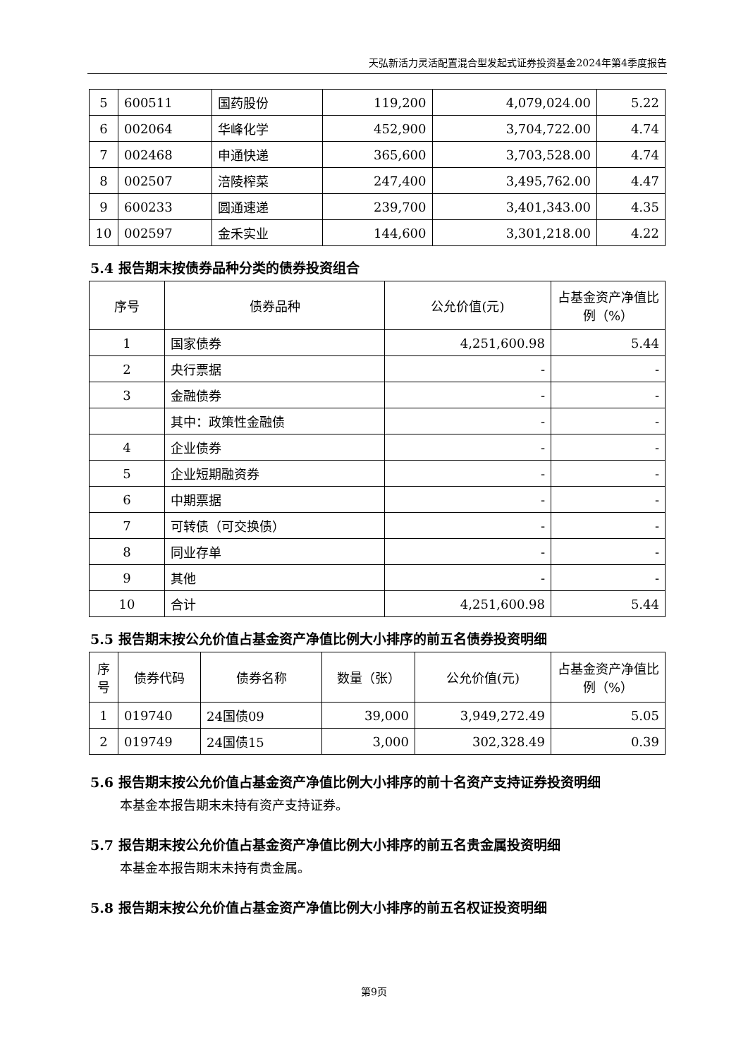天弘新活力灵活配置混合型发起式证券投资基金2024年第4季度报告
| 5 | 600511 | 国药股份 | 119,200 | 4,079,024.00 | 5.22 |
| 6 | 002064 | 华峰化学 | 452,900 | 3,704,722.00 | 4.74 |
| 7 | 002468 | 申通快递 | 365,600 | 3,703,528.00 | 4.74 |
| 8 | 002507 | 涪陵榨菜 | 247,400 | 3,495,762.00 | 4.47 |
| 9 | 600233 | 圆通速递 | 239,700 | 3,401,343.00 | 4.35 |
| 10 | 002597 | 金禾实业 | 144,600 | 3,301,218.00 | 4.22 |
5.4 报告期末按债券品种分类的债券投资组合
| 序号 | 债券品种 | 公允价值(元) | 占基金资产净值比例（%） |
| --- | --- | --- | --- |
| 1 | 国家债券 | 4,251,600.98 | 5.44 |
| 2 | 央行票据 | - | - |
| 3 | 金融债券 | - | - |
| | 其中：政策性金融债 | - | - |
| 4 | 企业债券 | - | - |
| 5 | 企业短期融资券 | - | - |
| 6 | 中期票据 | - | - |
| 7 | 可转债（可交换债） | - | - |
| 8 | 同业存单 | - | - |
| 9 | 其他 | - | - |
| 10 | 合计 | 4,251,600.98 | 5.44 |
5.5 报告期末按公允价值占基金资产净值比例大小排序的前五名债券投资明细
| 序号 | 债券代码 | 债券名称 | 数量（张） | 公允价值(元) | 占基金资产净值比例（%） |
| --- | --- | --- | --- | --- | --- |
| 1 | 019740 | 24国债09 | 39,000 | 3,949,272.49 | 5.05 |
| 2 | 019749 | 24国债15 | 3,000 | 302,328.49 | 0.39 |
5.6 报告期末按公允价值占基金资产净值比例大小排序的前十名资产支持证券投资明细
本基金本报告期末未持有资产支持证券。
5.7 报告期末按公允价值占基金资产净值比例大小排序的前五名贵金属投资明细
本基金本报告期末未持有贵金属。
5.8 报告期末按公允价值占基金资产净值比例大小排序的前五名权证投资明细
第9页